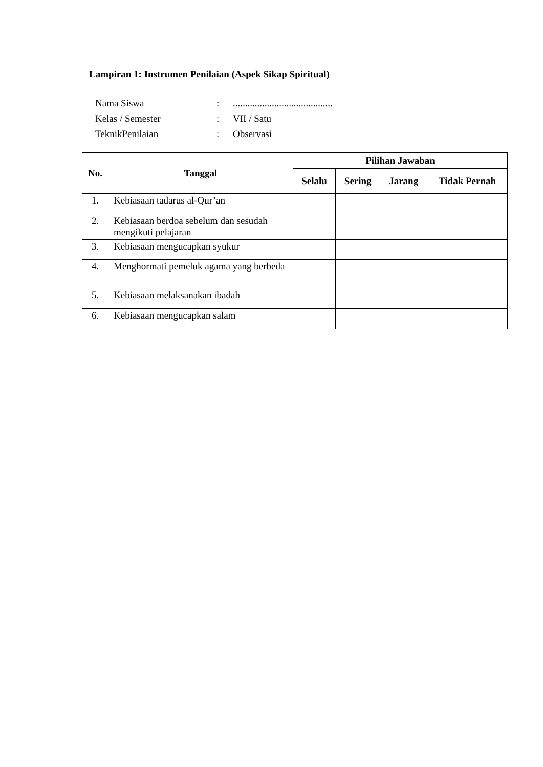Lampiran 1: Instrumen Penilaian (Aspek Sikap Spiritual)
| Nama Siswa | : | ......................................... |
| Kelas / Semester | : | VII / Satu |
| TeknikPenilaian | : | Observasi |
| No. | Tanggal | Pilihan Jawaban | | | |
| --- | --- | --- | --- | --- | --- |
| | | Selalu | Sering | Jarang | Tidak Pernah |
| 1. | Kebiasaan tadarus al-Qur’an | | | | |
| 2. | Kebiasaan berdoa sebelum dan sesudah mengikuti pelajaran | | | | |
| 3. | Kebiasaan mengucapkan syukur | | | | |
| 4. | Menghormati pemeluk agama yang berbeda | | | | |
| 5. | Kebiasaan melaksanakan ibadah | | | | |
| 6. | Kebiasaan mengucapkan salam | | | | |